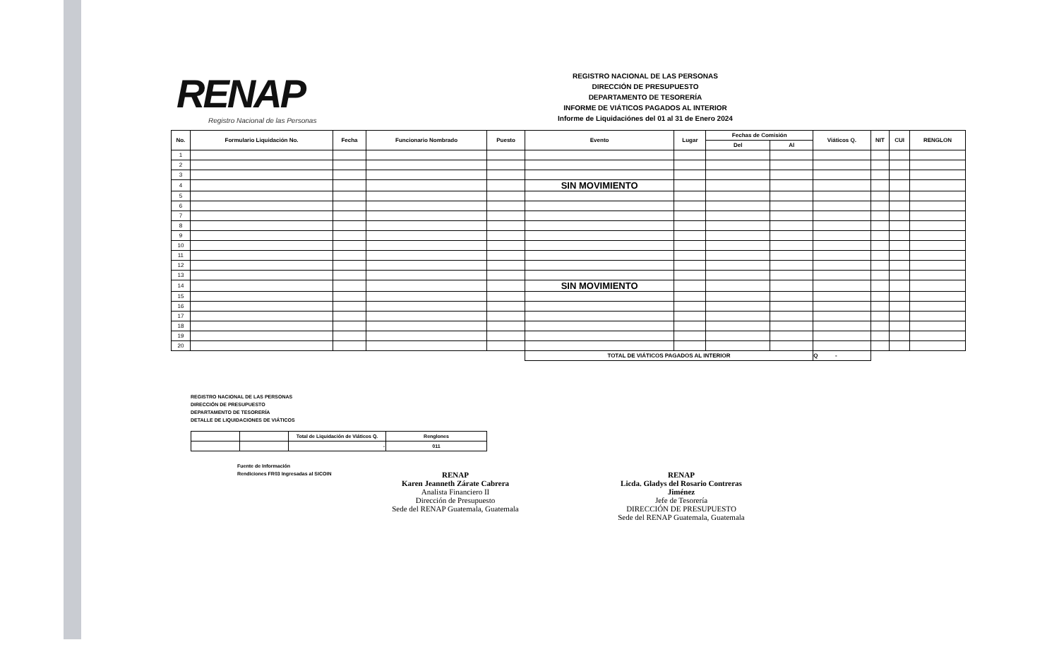RENAP
Registro Nacional de las Personas
REGISTRO NACIONAL DE LAS PERSONAS
DIRECCIÓN DE PRESUPUESTO
DEPARTAMENTO DE TESORERÍA
INFORME DE VIÁTICOS PAGADOS AL INTERIOR
Informe de Liquidaciónes del 01 al 31 de Enero 2024
| No. | Formulario Liquidación No. | Fecha | Funcionario Nombrado | Puesto | Evento | Lugar | Fechas de Comisión | | Viáticos Q. | NIT | CUI | RENGLON |
| --- | --- | --- | --- | --- | --- | --- | --- | --- | --- | --- | --- | --- |
| | | | | | | | Del | Al | | | | |
| 1 | | | | | | | | | | | | |
| 2 | | | | | | | | | | | | |
| 3 | | | | | | | | | | | | |
| 4 | | | | | SIN MOVIMIENTO | | | | | | | |
| 5 | | | | | | | | | | | | |
| 6 | | | | | | | | | | | | |
| 7 | | | | | | | | | | | | |
| 8 | | | | | | | | | | | | |
| 9 | | | | | | | | | | | | |
| 10 | | | | | | | | | | | | |
| 11 | | | | | | | | | | | | |
| 12 | | | | | | | | | | | | |
| 13 | | | | | | | | | | | | |
| 14 | | | | | SIN MOVIMIENTO | | | | | | | |
| 15 | | | | | | | | | | | | |
| 16 | | | | | | | | | | | | |
| 17 | | | | | | | | | | | | |
| 18 | | | | | | | | | | | | |
| 19 | | | | | | | | | | | | |
| 20 | | | | | | | | | | | | |
| | | | | | TOTAL DE VIÁTICOS PAGADOS AL INTERIOR | | | | Q - | | | |
REGISTRO NACIONAL DE LAS PERSONAS
DIRECCIÓN DE PRESUPUESTO
DEPARTAMENTO DE TESORERÍA
DETALLE DE LIQUIDACIONES DE VIÁTICOS
| | | Total de Liquidación de Viáticos Q. | Renglones |
| | | - | 011 |
Fuente de Información
Rendiciones FR03 Ingresadas al SICOIN
RENAP
Karen Jeanneth Zárate Cabrera
Analista Financiero II
Dirección de Presupuesto
Sede del RENAP Guatemala, Guatemala
RENAP
Licda. Gladys del Rosario Contreras Jiménez
Jefe de Tesorería
DIRECCIÓN DE PRESUPUESTO
Sede del RENAP Guatemala, Guatemala